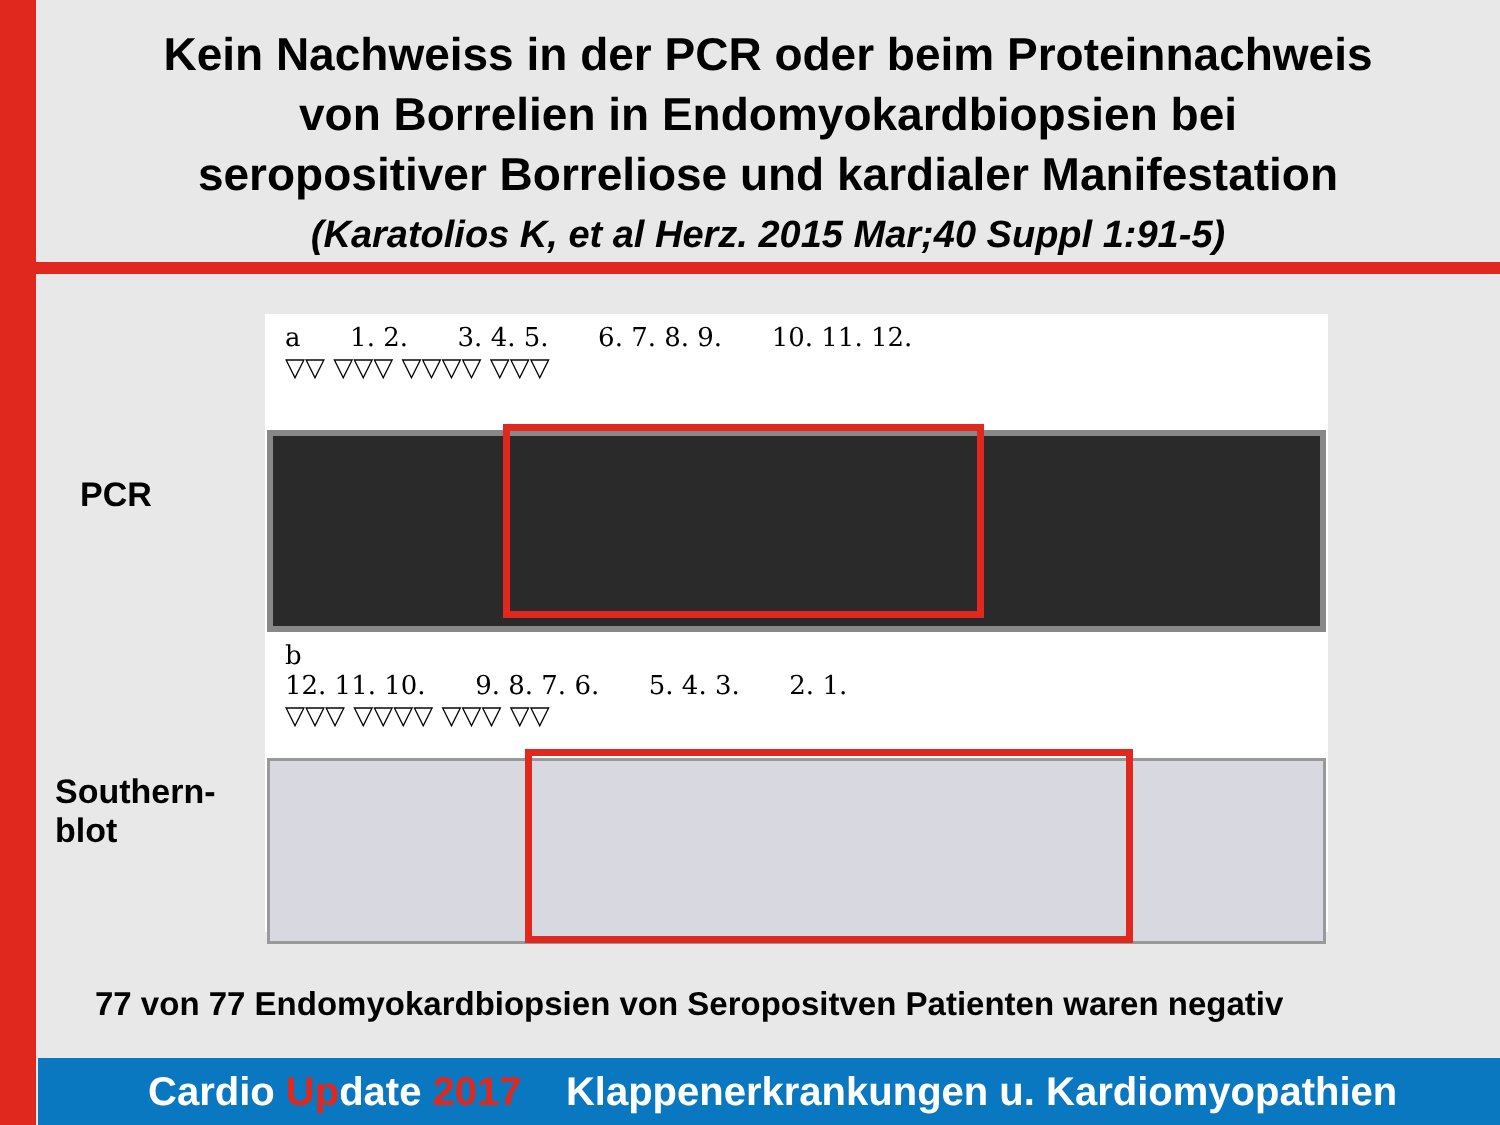Kein Nachweiss in der PCR oder beim Proteinnachweis
von Borrelien in Endomyokardbiopsien bei
seropositiver Borreliose und kardialer Manifestation
(Karatolios K, et al Herz. 2015 Mar;40 Suppl 1:91-5)
PCR
Southern-
blot
a 1. 2. 3. 4. 5. 6. 7. 8. 9. 10. 11. 12.
▽▽ ▽▽▽ ▽▽▽▽ ▽▽▽
b
12. 11. 10. 9. 8. 7. 6. 5. 4. 3. 2. 1.
▽▽▽ ▽▽▽▽ ▽▽▽ ▽▽
77 von 77 Endomyokardbiopsien von Seropositven Patienten waren negativ
Cardio Update 2017 Klappenerkrankungen u. Kardiomyopathien